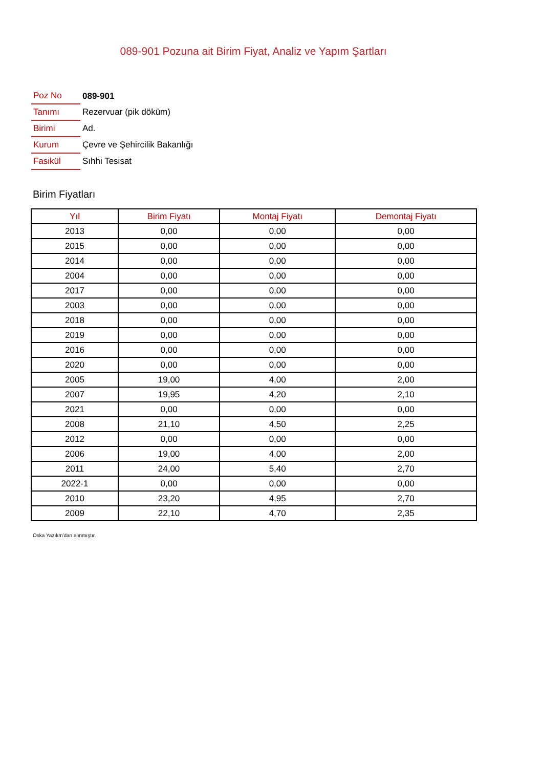089-901 Pozuna ait Birim Fiyat, Analiz ve Yapım Şartları
| Poz No | 089-901 |
| Tanımı | Rezervuar (pik döküm) |
| Birimi | Ad. |
| Kurum | Çevre ve Şehircilik Bakanlığı |
| Fasikül | Sıhhi Tesisat |
Birim Fiyatları
| Yıl | Birim Fiyatı | Montaj Fiyatı | Demontaj Fiyatı |
| --- | --- | --- | --- |
| 2013 | 0,00 | 0,00 | 0,00 |
| 2015 | 0,00 | 0,00 | 0,00 |
| 2014 | 0,00 | 0,00 | 0,00 |
| 2004 | 0,00 | 0,00 | 0,00 |
| 2017 | 0,00 | 0,00 | 0,00 |
| 2003 | 0,00 | 0,00 | 0,00 |
| 2018 | 0,00 | 0,00 | 0,00 |
| 2019 | 0,00 | 0,00 | 0,00 |
| 2016 | 0,00 | 0,00 | 0,00 |
| 2020 | 0,00 | 0,00 | 0,00 |
| 2005 | 19,00 | 4,00 | 2,00 |
| 2007 | 19,95 | 4,20 | 2,10 |
| 2021 | 0,00 | 0,00 | 0,00 |
| 2008 | 21,10 | 4,50 | 2,25 |
| 2012 | 0,00 | 0,00 | 0,00 |
| 2006 | 19,00 | 4,00 | 2,00 |
| 2011 | 24,00 | 5,40 | 2,70 |
| 2022-1 | 0,00 | 0,00 | 0,00 |
| 2010 | 23,20 | 4,95 | 2,70 |
| 2009 | 22,10 | 4,70 | 2,35 |
Oska Yazılım'dan alınmıştır.